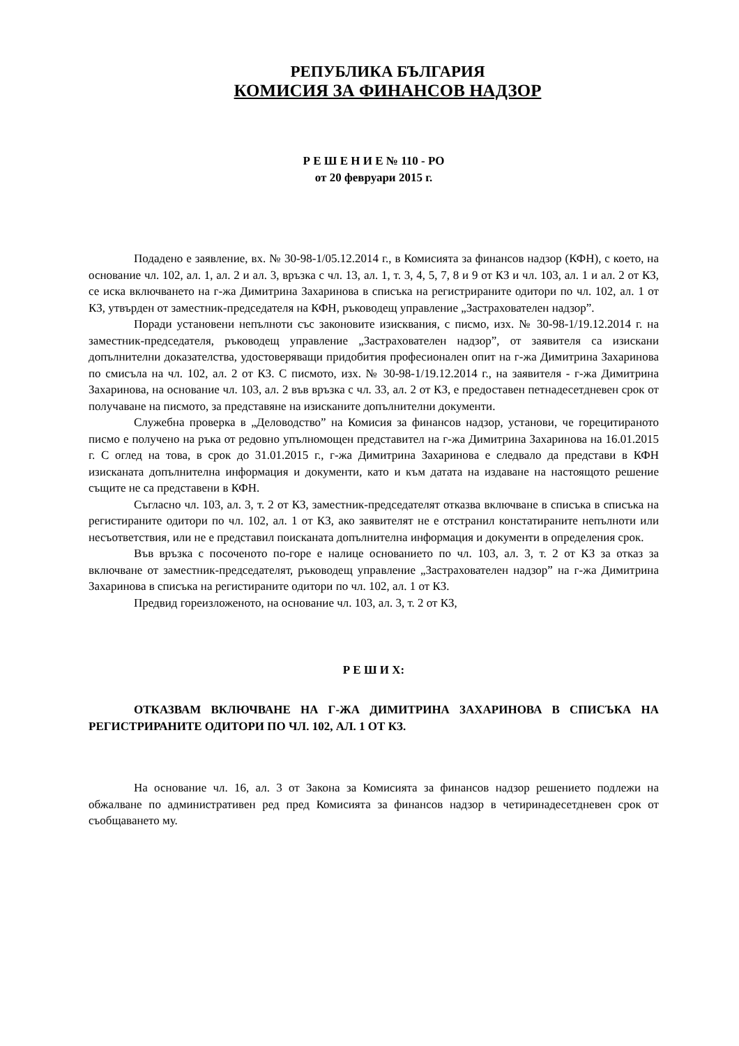РЕПУБЛИКА БЪЛГАРИЯ
КОМИСИЯ ЗА ФИНАНСОВ НАДЗОР
Р Е Ш Е Н И Е № 110 - РО
от 20 февруари 2015 г.
Подадено е заявление, вх. № 30-98-1/05.12.2014 г., в Комисията за финансов надзор (КФН), с което, на основание чл. 102, ал. 1, ал. 2 и ал. 3, връзка с чл. 13, ал. 1, т. 3, 4, 5, 7, 8 и 9 от КЗ и чл. 103, ал. 1 и ал. 2 от КЗ, се иска включването на г-жа Димитрина Захаринова в списъка на регистрираните одитори по чл. 102, ал. 1 от КЗ, утвърден от заместник-председателя на КФН, ръководещ управление „Застрахователен надзор”.
Поради установени непълноти със законовите изисквания, с писмо, изх. № 30-98-1/19.12.2014 г. на заместник-председателя, ръководещ управление „Застрахователен надзор”, от заявителя са изискани допълнителни доказателства, удостоверяващи придобития професионален опит на г-жа Димитрина Захаринова по смисъла на чл. 102, ал. 2 от КЗ. С писмото, изх. № 30-98-1/19.12.2014 г., на заявителя - г-жа Димитрина Захаринова, на основание чл. 103, ал. 2 във връзка с чл. 33, ал. 2 от КЗ, е предоставен петнадесетдневен срок от получаване на писмото, за представяне на изисканите допълнителни документи.
Служебна проверка в „Деловодство” на Комисия за финансов надзор, установи, че горецитираното писмо е получено на ръка от редовно упълномощен представител на г-жа Димитрина Захаринова на 16.01.2015 г. С оглед на това, в срок до 31.01.2015 г., г-жа Димитрина Захаринова е следвало да представи в КФН изисканата допълнителна информация и документи, като и към датата на издаване на настоящото решение същите не са представени в КФН.
Съгласно чл. 103, ал. 3, т. 2 от КЗ, заместник-председателят отказва включване в списъка в списъка на регистираните одитори по чл. 102, ал. 1 от КЗ, ако заявителят не е отстранил констатираните непълноти или несъответствия, или не е представил поисканата допълнителна информация и документи в определения срок.
Във връзка с посоченото по-горе е налице основанието по чл. 103, ал. 3, т. 2 от КЗ за отказ за включване от заместник-председателят, ръководещ управление „Застрахователен надзор” на г-жа Димитрина Захаринова в списъка на регистираните одитори по чл. 102, ал. 1 от КЗ.
Предвид гореизложеното, на основание чл. 103, ал. 3, т. 2 от КЗ,
Р Е Ш И Х:
ОТКАЗВАМ ВКЛЮЧВАНЕ НА Г-ЖА ДИМИТРИНА ЗАХАРИНОВА В СПИСЪКА НА РЕГИСТРИРАНИТЕ ОДИТОРИ ПО ЧЛ. 102, АЛ. 1 ОТ КЗ.
На основание чл. 16, ал. 3 от Закона за Комисията за финансов надзор решението подлежи на обжалване по административен ред пред Комисията за финансов надзор в четиринадесетдневен срок от съобщаването му.